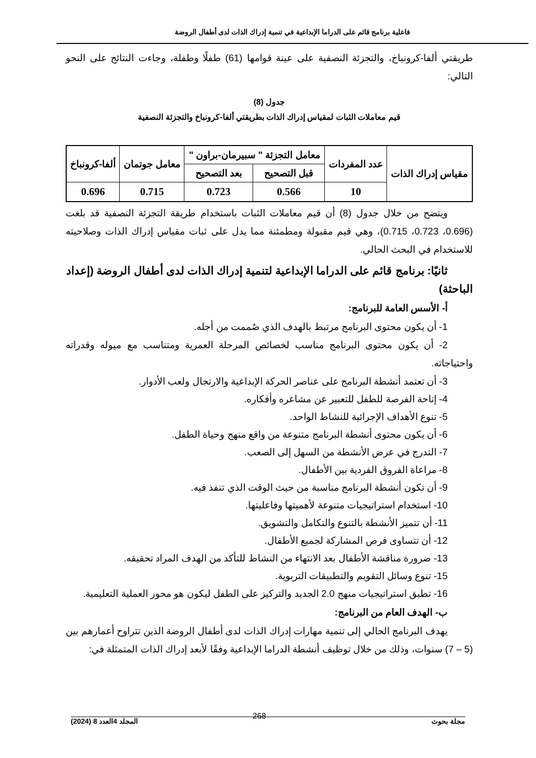فاعلية برنامج قائم على الدراما الإبداعية في تنمية إدراك الذات لدى أطفال الروضة
طريقتي ألفا-كرونباخ، والتجزئة النصفية على عينة قوامها (61) طفلًا وطفلة، وجاءت النتائج على النحو التالي:
جدول (8)
قيم معاملات الثبات لمقياس إدراك الذات بطريقتي ألفا-كرونباخ والتجزئة النصفية
| مقياس إدراك الذات | عدد المفردات | معامل التجزئة " سبيرمان-براون " | | معامل جوتمان | ألفا-كرونباخ |
| --- | --- | --- | --- | --- | --- |
| | | قبل التصحيح | بعد التصحيح | | |
| | 10 | 0.566 | 0.723 | 0.715 | 0.696 |
ويتضح من خلال جدول (8) أن قيم معاملات الثبات باستخدام طريقة التجزئة النصفية قد بلغت (0.696، 0.723، 0.715)، وهي قيم مقبولة ومطمئنة مما يدل على ثبات مقياس إدراك الذات وصلاحيته للاستخدام في البحث الحالي.
ثانيًا: برنامج قائم على الدراما الإبداعية لتنمية إدراك الذات لدى أطفال الروضة (إعداد الباحثة)
أ- الأسس العامة للبرنامج:
1- أن يكون محتوى البرنامج مرتبط بالهدف الذي صُممت من أجله.
2- أن يكون محتوى البرنامج مناسب لخصائص المرحلة العمرية ومتناسب مع ميوله وقدراته واحتياجاته.
3- أن تعتمد أنشطة البرنامج على عناصر الحركة الإبداعية والارتجال ولعب الأدوار.
4- إتاحة الفرصة للطفل للتعبير عن مشاعره وأفكاره.
5- تنوع الأهداف الإجرائية للنشاط الواحد.
6- أن يكون محتوى أنشطة البرنامج متنوعة من واقع منهج وحياة الطفل.
7- التدرج في عرض الأنشطة من السهل إلى الصعب.
8- مراعاة الفروق الفردية بين الأطفال.
9- أن تكون أنشطة البرنامج مناسبة من حيث الوقت الذي تنفذ فيه.
10- استخدام استراتيجيات متنوعة لأهميتها وفاعليتها.
11- أن تتميز الأنشطة بالتنوع والتكامل والتشويق.
12- أن تتساوى فرص المشاركة لجميع الأطفال.
13- ضرورة مناقشة الأطفال بعد الانتهاء من النشاط للتأكد من الهدف المراد تحقيقه.
15- تنوع وسائل التقويم والتطبيقات التربوية.
16- تطبق استراتيجيات منهج 2.0 الجديد والتركيز على الطفل ليكون هو محور العملية التعليمية.
ب- الهدف العام من البرنامج:
يهدف البرنامج الحالي إلى تنمية مهارات إدراك الذات لدى أطفال الروضة الذين تتراوح أعمارهم بين (5 – 7) سنوات، وذلك من خلال توظيف أنشطة الدراما الإبداعية وفقًا لأبعد إدراك الذات المتمثلة في:
مجلة بحوث المجلد 4العدد 8 (2024)
268